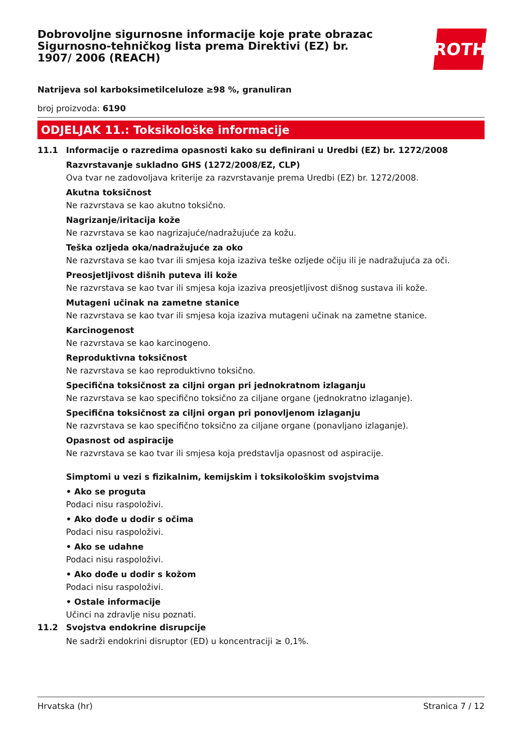Dobrovoljne sigurnosne informacije koje prate obrazac Sigurnosno-tehničkog lista prema Direktivi (EZ) br. 1907/ 2006 (REACH)
ROTH
Natrijeva sol karboksimetilceluloze ≥98 %, granuliran
broj proizvoda: 6190
ODJELJAK 11.: Toksikološke informacije
11.1 Informacije o razredima opasnosti kako su definirani u Uredbi (EZ) br. 1272/2008
Razvrstavanje sukladno GHS (1272/2008/EZ, CLP)
Ova tvar ne zadovoljava kriterije za razvrstavanje prema Uredbi (EZ) br. 1272/2008.
Akutna toksičnost
Ne razvrstava se kao akutno toksično.
Nagrizanje/iritacija kože
Ne razvrstava se kao nagrizajuće/nadražujuće za kožu.
Teška ozljeda oka/nadražujuće za oko
Ne razvrstava se kao tvar ili smjesa koja izaziva teške ozljede očiju ili je nadražujuća za oči.
Preosjetljivost dišnih puteva ili kože
Ne razvrstava se kao tvar ili smjesa koja izaziva preosjetljivost dišnog sustava ili kože.
Mutageni učinak na zametne stanice
Ne razvrstava se kao tvar ili smjesa koja izaziva mutageni učinak na zametne stanice.
Karcinogenost
Ne razvrstava se kao karcinogeno.
Reproduktivna toksičnost
Ne razvrstava se kao reproduktivno toksično.
Specifična toksičnost za ciljni organ pri jednokratnom izlaganju
Ne razvrstava se kao specifično toksično za ciljane organe (jednokratno izlaganje).
Specifična toksičnost za ciljni organ pri ponovljenom izlaganju
Ne razvrstava se kao specifično toksično za ciljane organe (ponavljano izlaganje).
Opasnost od aspiracije
Ne razvrstava se kao tvar ili smjesa koja predstavlja opasnost od aspiracije.
Simptomi u vezi s fizikalnim, kemijskim i toksikološkim svojstvima
• Ako se proguta
Podaci nisu raspoloživi.
• Ako dođe u dodir s očima
Podaci nisu raspoloživi.
• Ako se udahne
Podaci nisu raspoloživi.
• Ako dođe u dodir s kožom
Podaci nisu raspoloživi.
• Ostale informacije
Učinci na zdravlje nisu poznati.
11.2 Svojstva endokrine disrupcije
Ne sadrži endokrini disruptor (ED) u koncentraciji ≥ 0,1%.
Hrvatska (hr) Stranica 7 / 12